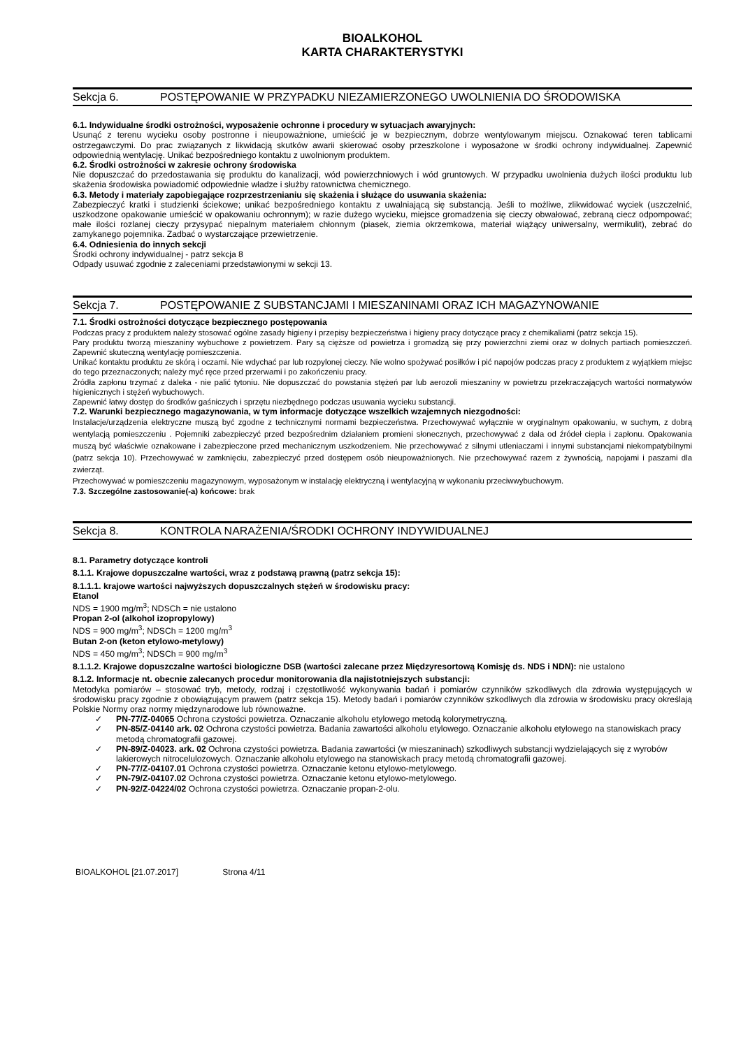BIOALKOHOL
KARTA CHARAKTERYSTYKI
Sekcja 6. POSTĘPOWANIE W PRZYPADKU NIEZAMIERZONEGO UWOLNIENIA DO ŚRODOWISKA
6.1. Indywidualne środki ostrożności, wyposażenie ochronne i procedury w sytuacjach awaryjnych:
Usunąć z terenu wycieku osoby postronne i nieupoważnione, umieścić je w bezpiecznym, dobrze wentylowanym miejscu. Oznakować teren tablicami ostrzegawczymi. Do prac związanych z likwidacją skutków awarii skierować osoby przeszkolone i wyposażone w środki ochrony indywidualnej. Zapewnić odpowiednią wentylację. Unikać bezpośredniego kontaktu z uwolnionym produktem.
6.2. Środki ostrożności w zakresie ochrony środowiska
Nie dopuszczać do przedostawania się produktu do kanalizacji, wód powierzchniowych i wód gruntowych. W przypadku uwolnienia dużych ilości produktu lub skażenia środowiska powiadomić odpowiednie władze i służby ratownictwa chemicznego.
6.3. Metody i materiały zapobiegające rozprzestrzenianiu się skażenia i służące do usuwania skażenia:
Zabezpieczyć kratki i studzienki ściekowe; unikać bezpośredniego kontaktu z uwalniającą się substancją. Jeśli to możliwe, zlikwidować wyciek (uszczelnić, uszkodzone opakowanie umieścić w opakowaniu ochronnym); w razie dużego wycieku, miejsce gromadzenia się cieczy obwałować, zebraną ciecz odpompować; małe ilości rozlanej cieczy przysypać niepalnym materiałem chłonnym (piasek, ziemia okrzemkowa, materiał wiążący uniwersalny, wermikulit), zebrać do zamykanego pojemnika. Zadbać o wystarczające przewietrzenie.
6.4. Odniesienia do innych sekcji
Środki ochrony indywidualnej - patrz sekcja 8
Odpady usuwać zgodnie z zaleceniami przedstawionymi w sekcji 13.
Sekcja 7. POSTĘPOWANIE Z SUBSTANCJAMI I MIESZANINAMI ORAZ ICH MAGAZYNOWANIE
7.1. Środki ostrożności dotyczące bezpiecznego postępowania
Podczas pracy z produktem należy stosować ogólne zasady higieny i przepisy bezpieczeństwa i higieny pracy dotyczące pracy z chemikaliami (patrz sekcja 15).
Pary produktu tworzą mieszaniny wybuchowe z powietrzem. Pary są cięższe od powietrza i gromadzą się przy powierzchni ziemi oraz w dolnych partiach pomieszczeń. Zapewnić skuteczną wentylację pomieszczenia.
Unikać kontaktu produktu ze skórą i oczami. Nie wdychać par lub rozpylonej cieczy. Nie wolno spożywać posiłków i pić napojów podczas pracy z produktem z wyjątkiem miejsc do tego przeznaczonych; należy myć ręce przed przerwami i po zakończeniu pracy.
Źródła zapłonu trzymać z daleka - nie palić tytoniu. Nie dopuszczać do powstania stężeń par lub aerozoli mieszaniny w powietrzu przekraczających wartości normatywów higienicznych i stężeń wybuchowych.
Zapewnić łatwy dostęp do środków gaśniczych i sprzętu niezbędnego podczas usuwania wycieku substancji.
7.2. Warunki bezpiecznego magazynowania, w tym informacje dotyczące wszelkich wzajemnych niezgodności:
Instalacje/urządzenia elektryczne muszą być zgodne z technicznymi normami bezpieczeństwa. Przechowywać wyłącznie w oryginalnym opakowaniu, w suchym, z dobrą wentylacją pomieszczeniu . Pojemniki zabezpieczyć przed bezpośrednim działaniem promieni słonecznych, przechowywać z dala od źródeł ciepła i zapłonu. Opakowania muszą być właściwie oznakowane i zabezpieczone przed mechanicznym uszkodzeniem. Nie przechowywać z silnymi utleniaczami i innymi substancjami niekompatybilnymi (patrz sekcja 10). Przechowywać w zamknięciu, zabezpieczyć przed dostępem osób nieupoważnionych. Nie przechowywać razem z żywnością, napojami i paszami dla zwierząt.
Przechowywać w pomieszczeniu magazynowym, wyposażonym w instalację elektryczną i wentylacyjną w wykonaniu przeciwwybuchowym.
7.3. Szczególne zastosowanie(-a) końcowe: brak
Sekcja 8. KONTROLA NARAŻENIA/ŚRODKI OCHRONY INDYWIDUALNEJ
8.1. Parametry dotyczące kontroli
8.1.1. Krajowe dopuszczalne wartości, wraz z podstawą prawną (patrz sekcja 15):
8.1.1.1. krajowe wartości najwyższych dopuszczalnych stężeń w środowisku pracy:
Etanol
NDS = 1900 mg/m<sup>3</sup>; NDSCh = nie ustalono
Propan 2-ol (alkohol izopropylowy)
NDS = 900 mg/m<sup>3</sup>; NDSCh = 1200 mg/m<sup>3</sup>
Butan 2-on (keton etylowo-metylowy)
NDS = 450 mg/m<sup>3</sup>; NDSCh = 900 mg/m<sup>3</sup>
8.1.1.2. Krajowe dopuszczalne wartości biologiczne DSB (wartości zalecane przez Międzyresortową Komisję ds. NDS i NDN): nie ustalono
8.1.2. Informacje nt. obecnie zalecanych procedur monitorowania dla najistotniejszych substancji:
Metodyka pomiarów – stosować tryb, metody, rodzaj i częstotliwość wykonywania badań i pomiarów czynników szkodliwych dla zdrowia występujących w środowisku pracy zgodnie z obowiązującym prawem (patrz sekcja 15). Metody badań i pomiarów czynników szkodliwych dla zdrowia w środowisku pracy określają Polskie Normy oraz normy międzynarodowe lub równoważne.
PN-77/Z-04065 Ochrona czystości powietrza. Oznaczanie alkoholu etylowego metodą kolorymetryczną.
PN-85/Z-04140 ark. 02 Ochrona czystości powietrza. Badania zawartości alkoholu etylowego. Oznaczanie alkoholu etylowego na stanowiskach pracy metodą chromatografii gazowej.
PN-89/Z-04023. ark. 02 Ochrona czystości powietrza. Badania zawartości (w mieszaninach) szkodliwych substancji wydzielających się z wyrobów lakierowych nitrocelulozowych. Oznaczanie alkoholu etylowego na stanowiskach pracy metodą chromatografii gazowej.
PN-77/Z-04107.01 Ochrona czystości powietrza. Oznaczanie ketonu etylowo-metylowego.
PN-79/Z-04107.02 Ochrona czystości powietrza. Oznaczanie ketonu etylowo-metylowego.
PN-92/Z-04224/02 Ochrona czystości powietrza. Oznaczanie propan-2-olu.
BIOALKOHOL [21.07.2017] Strona 4/11